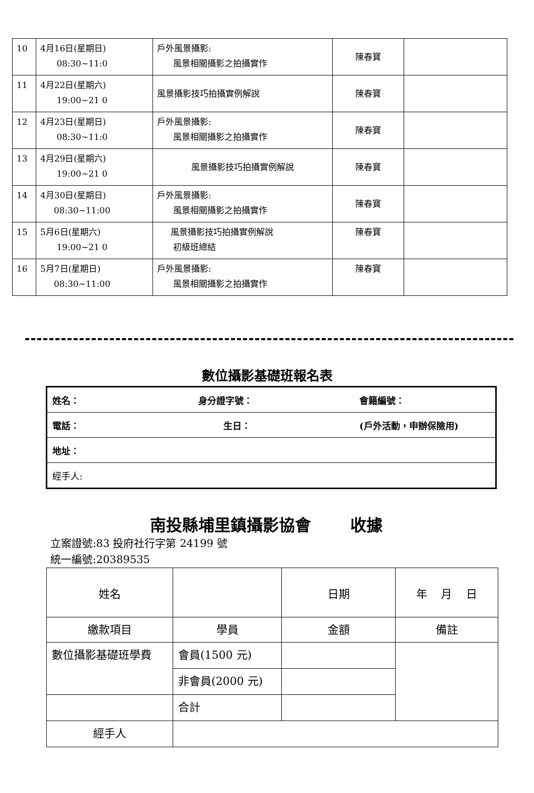| 10 | 4月16日(星期日) 08:30~11:0 | 戶外風景攝影: 風景相關攝影之拍攝實作 | 陳春寶 | |
| 11 | 4月22日(星期六) 19:00~21 0 | 風景攝影技巧拍攝實例解說 | 陳春寶 | |
| 12 | 4月23日(星期日) 08:30~11:0 | 戶外風景攝影: 風景相關攝影之拍攝實作 | 陳春寶 | |
| 13 | 4月29日(星期六) 19:00~21 0 | 風景攝影技巧拍攝實例解說 | 陳春寶 | |
| 14 | 4月30日(星期日) 08:30~11:00 | 戶外風景攝影: 風景相關攝影之拍攝實作 | 陳春寶 | |
| 15 | 5月6日(星期六) 19:00~21 0 | 風景攝影技巧拍攝實例解說 初級班總結 | 陳春寶 | |
| 16 | 5月7日(星期日) 08:30~11:00 | 戶外風景攝影: 風景相關攝影之拍攝實作 | 陳春寶 | |
數位攝影基礎班報名表
| 姓名： | 身分證字號： | 會籍編號： |
| 電話： | 生日： | (戶外活動，申辦保險用) |
| 地址： | | |
| 經手人: | | |
南投縣埔里鎮攝影協會 收據
立案證號:83 投府社行字第 24199 號
統一編號:20389535
| 姓名 | | 日期 | 年 月 日 |
| 繳款項目 | 學員 | 金額 | 備註 |
| 數位攝影基礎班學費 | 會員(1500 元) | | |
| | 非會員(2000 元) | | |
| | 合計 | | |
| 經手人 | | | |